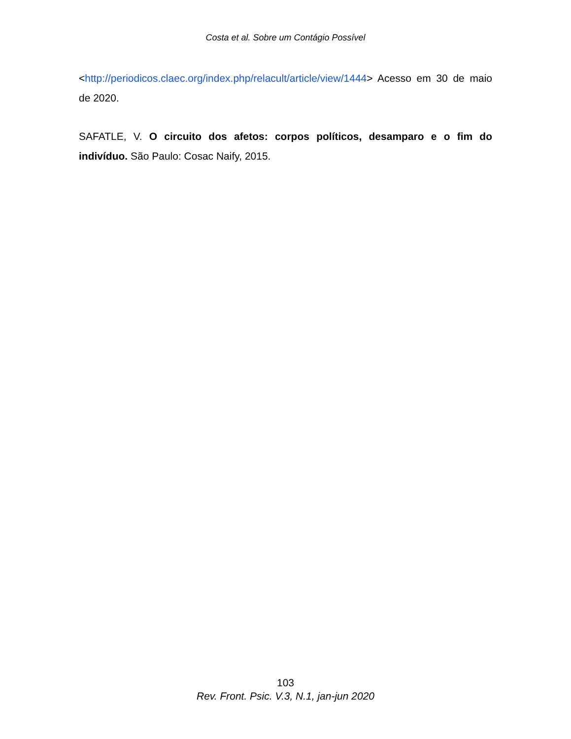Costa et al. Sobre um Contágio Possível
<http://periodicos.claec.org/index.php/relacult/article/view/1444> Acesso em 30 de maio de 2020.
SAFATLE, V. O circuito dos afetos: corpos políticos, desamparo e o fim do indivíduo. São Paulo: Cosac Naify, 2015.
103
Rev. Front. Psic. V.3, N.1, jan-jun 2020